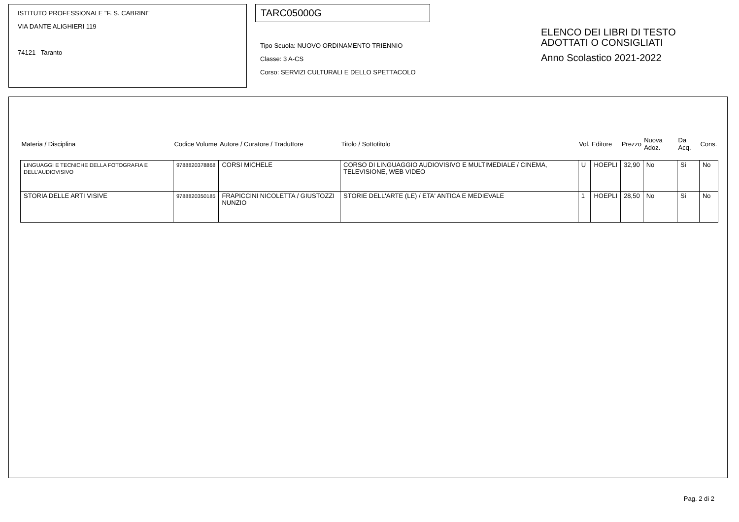ISTITUTO PROFESSIONALE "F. S. CABRINI"
VIA DANTE ALIGHIERI 119
74121 Taranto
TARC05000G
Tipo Scuola: NUOVO ORDINAMENTO TRIENNIO
Classe: 3 A-CS
Corso: SERVIZI CULTURALI E DELLO SPETTACOLO
ELENCO DEI LIBRI DI TESTO
ADOTTATI O CONSIGLIATI
Anno Scolastico 2021-2022
| Materia / Disciplina | Codice Volume | Autore / Curatore / Traduttore | Titolo / Sottotitolo | Vol. | Editore | Prezzo | Nuova Adoz. | Da Acq. | Cons. |
| --- | --- | --- | --- | --- | --- | --- | --- | --- | --- |
| LINGUAGGI E TECNICHE DELLA FOTOGRAFIA E DELL'AUDIOVISIVO | 9788820378868 | CORSI MICHELE | CORSO DI LINGUAGGIO AUDIOVISIVO E MULTIMEDIALE / CINEMA, TELEVISIONE, WEB VIDEO | U | HOEPLI | 32,90 | No | Si | No |
| STORIA DELLE ARTI VISIVE | 9788820350185 | FRAPICCINI NICOLETTA / GIUSTOZZI NUNZIO | STORIE DELL'ARTE (LE) / ETA' ANTICA E MEDIEVALE | 1 | HOEPLI | 28,50 | No | Si | No |
Pag. 2 di 2